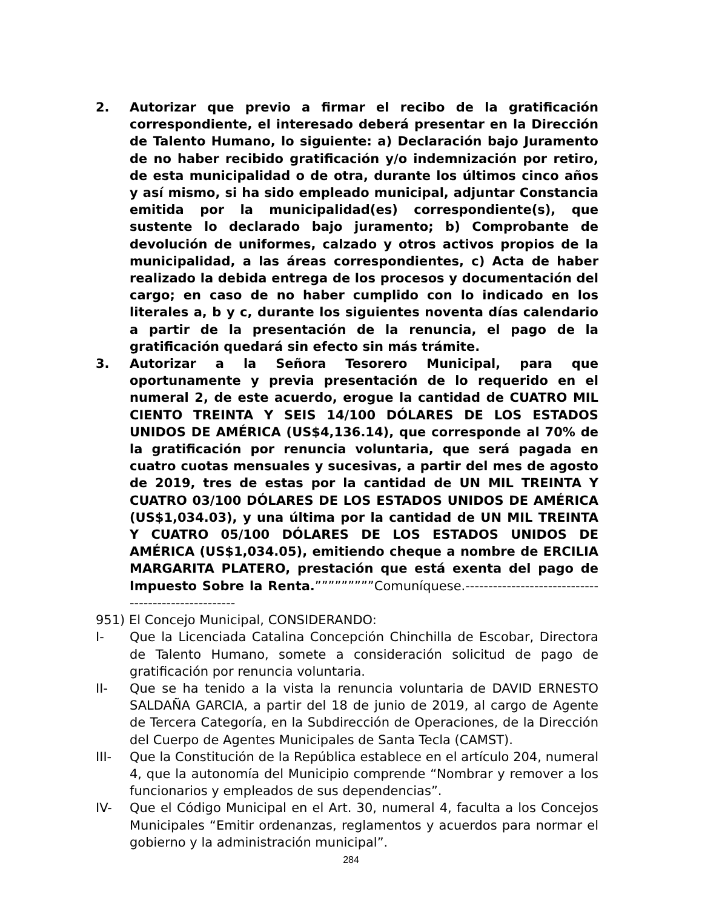2. Autorizar que previo a firmar el recibo de la gratificación correspondiente, el interesado deberá presentar en la Dirección de Talento Humano, lo siguiente: a) Declaración bajo Juramento de no haber recibido gratificación y/o indemnización por retiro, de esta municipalidad o de otra, durante los últimos cinco años y así mismo, si ha sido empleado municipal, adjuntar Constancia emitida por la municipalidad(es) correspondiente(s), que sustente lo declarado bajo juramento; b) Comprobante de devolución de uniformes, calzado y otros activos propios de la municipalidad, a las áreas correspondientes, c) Acta de haber realizado la debida entrega de los procesos y documentación del cargo; en caso de no haber cumplido con lo indicado en los literales a, b y c, durante los siguientes noventa días calendario a partir de la presentación de la renuncia, el pago de la gratificación quedará sin efecto sin más trámite.
3. Autorizar a la Señora Tesorero Municipal, para que oportunamente y previa presentación de lo requerido en el numeral 2, de este acuerdo, erogue la cantidad de CUATRO MIL CIENTO TREINTA Y SEIS 14/100 DÓLARES DE LOS ESTADOS UNIDOS DE AMÉRICA (US$4,136.14), que corresponde al 70% de la gratificación por renuncia voluntaria, que será pagada en cuatro cuotas mensuales y sucesivas, a partir del mes de agosto de 2019, tres de estas por la cantidad de UN MIL TREINTA Y CUATRO 03/100 DÓLARES DE LOS ESTADOS UNIDOS DE AMÉRICA (US$1,034.03), y una última por la cantidad de UN MIL TREINTA Y CUATRO 05/100 DÓLARES DE LOS ESTADOS UNIDOS DE AMÉRICA (US$1,034.05), emitiendo cheque a nombre de ERCILIA MARGARITA PLATERO, prestación que está exenta del pago de Impuesto Sobre la Renta.”””””””””Comuníquese.----------------------------------------------------
951) El Concejo Municipal, CONSIDERANDO:
I- Que la Licenciada Catalina Concepción Chinchilla de Escobar, Directora de Talento Humano, somete a consideración solicitud de pago de gratificación por renuncia voluntaria.
II- Que se ha tenido a la vista la renuncia voluntaria de DAVID ERNESTO SALDAÑA GARCIA, a partir del 18 de junio de 2019, al cargo de Agente de Tercera Categoría, en la Subdirección de Operaciones, de la Dirección del Cuerpo de Agentes Municipales de Santa Tecla (CAMST).
III- Que la Constitución de la República establece en el artículo 204, numeral 4, que la autonomía del Municipio comprende “Nombrar y remover a los funcionarios y empleados de sus dependencias”.
IV- Que el Código Municipal en el Art. 30, numeral 4, faculta a los Concejos Municipales “Emitir ordenanzas, reglamentos y acuerdos para normar el gobierno y la administración municipal”.
284